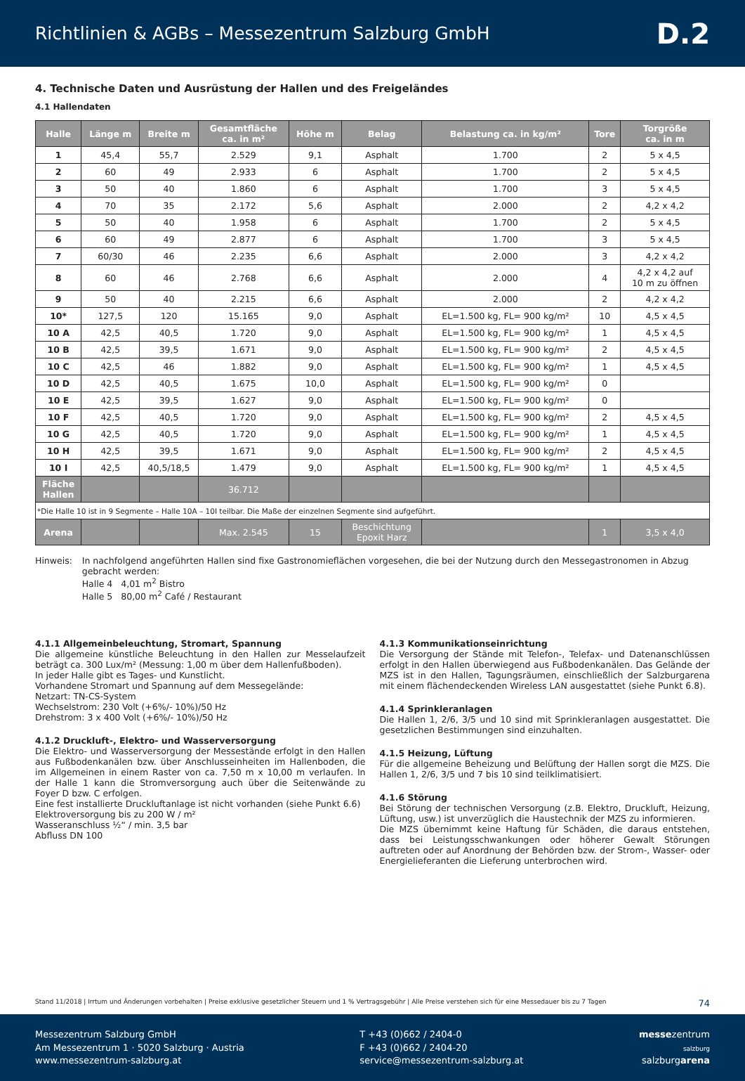Richtlinien & AGBs – Messezentrum Salzburg GmbH
D.2
4. Technische Daten und Ausrüstung der Hallen und des Freigeländes
4.1 Hallendaten
| Halle | Länge m | Breite m | Gesamtfläche ca. in m² | Höhe m | Belag | Belastung ca. in kg/m² | Tore | Torgröße ca. in m |
| --- | --- | --- | --- | --- | --- | --- | --- | --- |
| 1 | 45,4 | 55,7 | 2.529 | 9,1 | Asphalt | 1.700 | 2 | 5 x 4,5 |
| 2 | 60 | 49 | 2.933 | 6 | Asphalt | 1.700 | 2 | 5 x 4,5 |
| 3 | 50 | 40 | 1.860 | 6 | Asphalt | 1.700 | 3 | 5 x 4,5 |
| 4 | 70 | 35 | 2.172 | 5,6 | Asphalt | 2.000 | 2 | 4,2 x 4,2 |
| 5 | 50 | 40 | 1.958 | 6 | Asphalt | 1.700 | 2 | 5 x 4,5 |
| 6 | 60 | 49 | 2.877 | 6 | Asphalt | 1.700 | 3 | 5 x 4,5 |
| 7 | 60/30 | 46 | 2.235 | 6,6 | Asphalt | 2.000 | 3 | 4,2 x 4,2 |
| 8 | 60 | 46 | 2.768 | 6,6 | Asphalt | 2.000 | 4 | 4,2 x 4,2 auf 10 m zu öffnen |
| 9 | 50 | 40 | 2.215 | 6,6 | Asphalt | 2.000 | 2 | 4,2 x 4,2 |
| 10* | 127,5 | 120 | 15.165 | 9,0 | Asphalt | EL=1.500 kg, FL= 900 kg/m² | 10 | 4,5 x 4,5 |
| 10 A | 42,5 | 40,5 | 1.720 | 9,0 | Asphalt | EL=1.500 kg, FL= 900 kg/m² | 1 | 4,5 x 4,5 |
| 10 B | 42,5 | 39,5 | 1.671 | 9,0 | Asphalt | EL=1.500 kg, FL= 900 kg/m² | 2 | 4,5 x 4,5 |
| 10 C | 42,5 | 46 | 1.882 | 9,0 | Asphalt | EL=1.500 kg, FL= 900 kg/m² | 1 | 4,5 x 4,5 |
| 10 D | 42,5 | 40,5 | 1.675 | 10,0 | Asphalt | EL=1.500 kg, FL= 900 kg/m² | 0 | |
| 10 E | 42,5 | 39,5 | 1.627 | 9,0 | Asphalt | EL=1.500 kg, FL= 900 kg/m² | 0 | |
| 10 F | 42,5 | 40,5 | 1.720 | 9,0 | Asphalt | EL=1.500 kg, FL= 900 kg/m² | 2 | 4,5 x 4,5 |
| 10 G | 42,5 | 40,5 | 1.720 | 9,0 | Asphalt | EL=1.500 kg, FL= 900 kg/m² | 1 | 4,5 x 4,5 |
| 10 H | 42,5 | 39,5 | 1.671 | 9,0 | Asphalt | EL=1.500 kg, FL= 900 kg/m² | 2 | 4,5 x 4,5 |
| 10 I | 42,5 | 40,5/18,5 | 1.479 | 9,0 | Asphalt | EL=1.500 kg, FL= 900 kg/m² | 1 | 4,5 x 4,5 |
| Fläche Hallen | | | 36.712 | | | | | |
| *Die Halle 10 ist in 9 Segmente – Halle 10A – 10I teilbar. Die Maße der einzelnen Segmente sind aufgeführt. | | | | | | | | |
| Arena | | | Max. 2.545 | 15 | Beschichtung Epoxit Harz | | 1 | 3,5 x 4,0 |
Hinweis: In nachfolgend angeführten Hallen sind fixe Gastronomieflächen vorgesehen, die bei der Nutzung durch den Messegastronomen in Abzug gebracht werden:
Halle 4 4,01 m<sup>2</sup> Bistro
Halle 5 80,00 m<sup>2</sup> Café / Restaurant
4.1.1 Allgemeinbeleuchtung, Stromart, Spannung
Die allgemeine künstliche Beleuchtung in den Hallen zur Messelaufzeit beträgt ca. 300 Lux/m² (Messung: 1,00 m über dem Hallenfußboden).
In jeder Halle gibt es Tages- und Kunstlicht.
Vorhandene Stromart und Spannung auf dem Messegelände:
Netzart: TN-CS-System
Wechselstrom: 230 Volt (+6%/- 10%)/50 Hz
Drehstrom: 3 x 400 Volt (+6%/- 10%)/50 Hz
4.1.2 Druckluft-, Elektro- und Wasserversorgung
Die Elektro- und Wasserversorgung der Messestände erfolgt in den Hallen aus Fußbodenkanälen bzw. über Anschlusseinheiten im Hallenboden, die im Allgemeinen in einem Raster von ca. 7,50 m x 10,00 m verlaufen. In der Halle 1 kann die Stromversorgung auch über die Seitenwände zu Foyer D bzw. C erfolgen.
Eine fest installierte Druckluftanlage ist nicht vorhanden (siehe Punkt 6.6)
Elektroversorgung bis zu 200 W / m²
Wasseranschluss ½“ / min. 3,5 bar
Abfluss DN 100
4.1.3 Kommunikationseinrichtung
Die Versorgung der Stände mit Telefon-, Telefax- und Datenanschlüssen erfolgt in den Hallen überwiegend aus Fußbodenkanälen. Das Gelände der MZS ist in den Hallen, Tagungsräumen, einschließlich der Salzburgarena mit einem flächendeckenden Wireless LAN ausgestattet (siehe Punkt 6.8).
4.1.4 Sprinkleranlagen
Die Hallen 1, 2/6, 3/5 und 10 sind mit Sprinkleranlagen ausgestattet. Die gesetzlichen Bestimmungen sind einzuhalten.
4.1.5 Heizung, Lüftung
Für die allgemeine Beheizung und Belüftung der Hallen sorgt die MZS. Die Hallen 1, 2/6, 3/5 und 7 bis 10 sind teilklimatisiert.
4.1.6 Störung
Bei Störung der technischen Versorgung (z.B. Elektro, Druckluft, Heizung, Lüftung, usw.) ist unverzüglich die Haustechnik der MZS zu informieren.
Die MZS übernimmt keine Haftung für Schäden, die daraus entstehen, dass bei Leistungsschwankungen oder höherer Gewalt Störungen auftreten oder auf Anordnung der Behörden bzw. der Strom-, Wasser- oder Energielieferanten die Lieferung unterbrochen wird.
Stand 11/2018 | Irrtum und Änderungen vorbehalten | Preise exklusive gesetzlicher Steuern und 1 % Vertragsgebühr | Alle Preise verstehen sich für eine Messedauer bis zu 7 Tagen 74
Messezentrum Salzburg GmbH
Am Messezentrum 1 · 5020 Salzburg · Austria
www.messezentrum-salzburg.at
T +43 (0)662 / 2404-0
F +43 (0)662 / 2404-20
service@messezentrum-salzburg.at
messezentrum
salzburg
salzburgarena